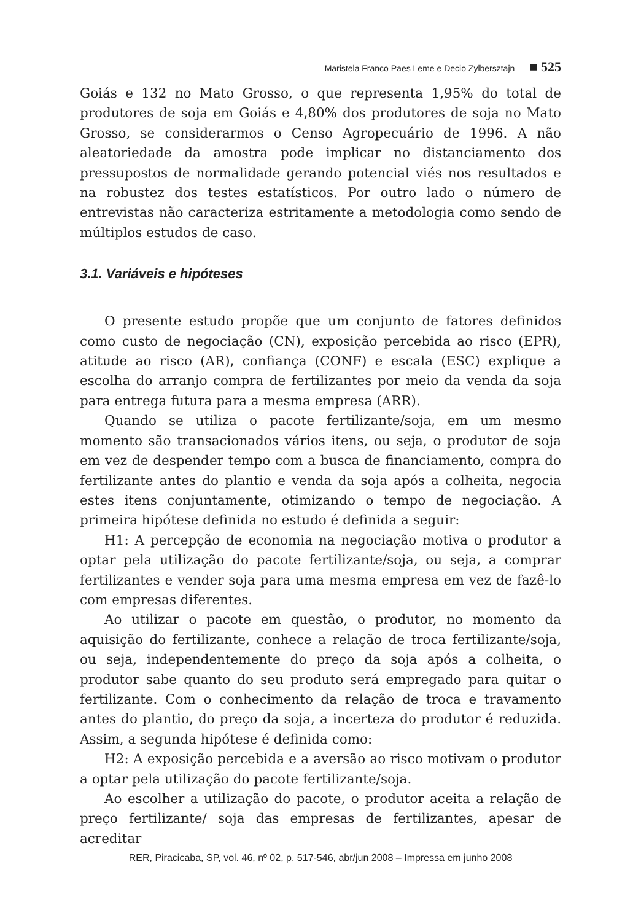Maristela Franco Paes Leme e Decio Zylbersztajn ■ 525
Goiás e 132 no Mato Grosso, o que representa 1,95% do total de produtores de soja em Goiás e 4,80% dos produtores de soja no Mato Grosso, se considerarmos o Censo Agropecuário de 1996. A não aleatoriedade da amostra pode implicar no distanciamento dos pressupostos de normalidade gerando potencial viés nos resultados e na robustez dos testes estatísticos. Por outro lado o número de entrevistas não caracteriza estritamente a metodologia como sendo de múltiplos estudos de caso.
3.1. Variáveis e hipóteses
O presente estudo propõe que um conjunto de fatores definidos como custo de negociação (CN), exposição percebida ao risco (EPR), atitude ao risco (AR), confiança (CONF) e escala (ESC) explique a escolha do arranjo compra de fertilizantes por meio da venda da soja para entrega futura para a mesma empresa (ARR).
Quando se utiliza o pacote fertilizante/soja, em um mesmo momento são transacionados vários itens, ou seja, o produtor de soja em vez de despender tempo com a busca de financiamento, compra do fertilizante antes do plantio e venda da soja após a colheita, negocia estes itens conjuntamente, otimizando o tempo de negociação. A primeira hipótese definida no estudo é definida a seguir:
H1: A percepção de economia na negociação motiva o produtor a optar pela utilização do pacote fertilizante/soja, ou seja, a comprar fertilizantes e vender soja para uma mesma empresa em vez de fazê-lo com empresas diferentes.
Ao utilizar o pacote em questão, o produtor, no momento da aquisição do fertilizante, conhece a relação de troca fertilizante/soja, ou seja, independentemente do preço da soja após a colheita, o produtor sabe quanto do seu produto será empregado para quitar o fertilizante. Com o conhecimento da relação de troca e travamento antes do plantio, do preço da soja, a incerteza do produtor é reduzida. Assim, a segunda hipótese é definida como:
H2: A exposição percebida e a aversão ao risco motivam o produtor a optar pela utilização do pacote fertilizante/soja.
Ao escolher a utilização do pacote, o produtor aceita a relação de preço fertilizante/ soja das empresas de fertilizantes, apesar de acreditar
RER, Piracicaba, SP, vol. 46, nº 02, p. 517-546, abr/jun 2008 – Impressa em junho 2008